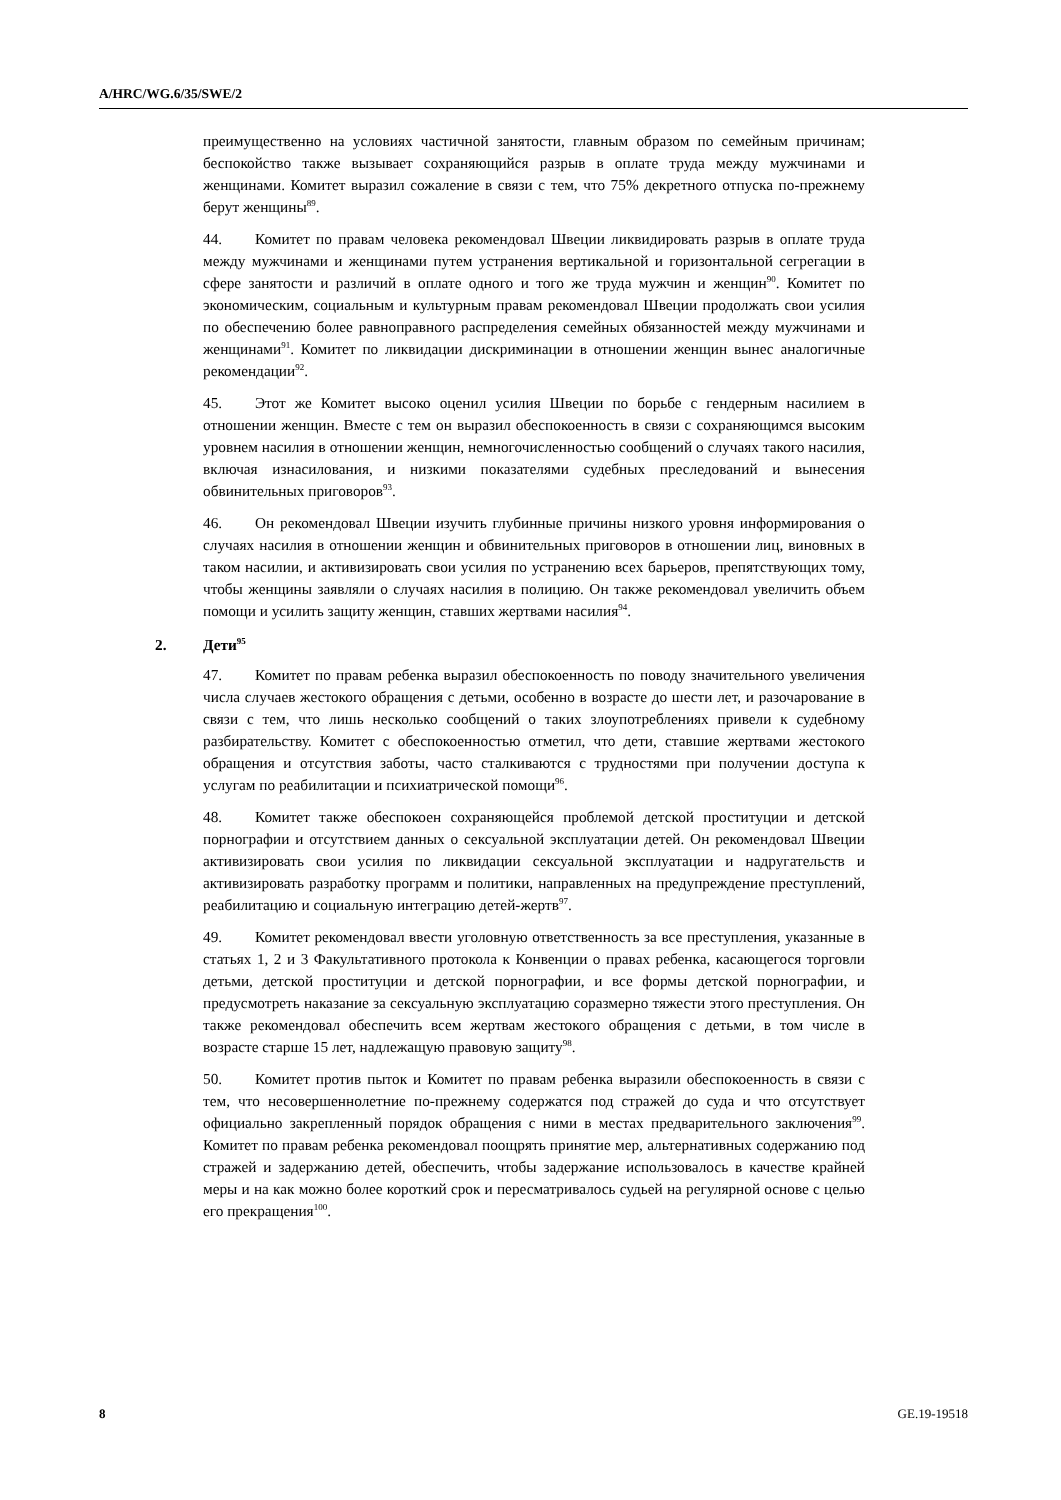A/HRC/WG.6/35/SWE/2
преимущественно на условиях частичной занятости, главным образом по семейным причинам; беспокойство также вызывает сохраняющийся разрыв в оплате труда между мужчинами и женщинами. Комитет выразил сожаление в связи с тем, что 75% декретного отпуска по-прежнему берут женщины<sup>89</sup>.
44. Комитет по правам человека рекомендовал Швеции ликвидировать разрыв в оплате труда между мужчинами и женщинами путем устранения вертикальной и горизонтальной сегрегации в сфере занятости и различий в оплате одного и того же труда мужчин и женщин<sup>90</sup>. Комитет по экономическим, социальным и культурным правам рекомендовал Швеции продолжать свои усилия по обеспечению более равноправного распределения семейных обязанностей между мужчинами и женщинами<sup>91</sup>. Комитет по ликвидации дискриминации в отношении женщин вынес аналогичные рекомендации<sup>92</sup>.
45. Этот же Комитет высоко оценил усилия Швеции по борьбе с гендерным насилием в отношении женщин. Вместе с тем он выразил обеспокоенность в связи с сохраняющимся высоким уровнем насилия в отношении женщин, немногочисленностью сообщений о случаях такого насилия, включая изнасилования, и низкими показателями судебных преследований и вынесения обвинительных приговоров<sup>93</sup>.
46. Он рекомендовал Швеции изучить глубинные причины низкого уровня информирования о случаях насилия в отношении женщин и обвинительных приговоров в отношении лиц, виновных в таком насилии, и активизировать свои усилия по устранению всех барьеров, препятствующих тому, чтобы женщины заявляли о случаях насилия в полицию. Он также рекомендовал увеличить объем помощи и усилить защиту женщин, ставших жертвами насилия<sup>94</sup>.
2. Дети<sup>95</sup>
47. Комитет по правам ребенка выразил обеспокоенность по поводу значительного увеличения числа случаев жестокого обращения с детьми, особенно в возрасте до шести лет, и разочарование в связи с тем, что лишь несколько сообщений о таких злоупотреблениях привели к судебному разбирательству. Комитет с обеспокоенностью отметил, что дети, ставшие жертвами жестокого обращения и отсутствия заботы, часто сталкиваются с трудностями при получении доступа к услугам по реабилитации и психиатрической помощи<sup>96</sup>.
48. Комитет также обеспокоен сохраняющейся проблемой детской проституции и детской порнографии и отсутствием данных о сексуальной эксплуатации детей. Он рекомендовал Швеции активизировать свои усилия по ликвидации сексуальной эксплуатации и надругательств и активизировать разработку программ и политики, направленных на предупреждение преступлений, реабилитацию и социальную интеграцию детей-жертв<sup>97</sup>.
49. Комитет рекомендовал ввести уголовную ответственность за все преступления, указанные в статьях 1, 2 и 3 Факультативного протокола к Конвенции о правах ребенка, касающегося торговли детьми, детской проституции и детской порнографии, и все формы детской порнографии, и предусмотреть наказание за сексуальную эксплуатацию соразмерно тяжести этого преступления. Он также рекомендовал обеспечить всем жертвам жестокого обращения с детьми, в том числе в возрасте старше 15 лет, надлежащую правовую защиту<sup>98</sup>.
50. Комитет против пыток и Комитет по правам ребенка выразили обеспокоенность в связи с тем, что несовершеннолетние по-прежнему содержатся под стражей до суда и что отсутствует официально закрепленный порядок обращения с ними в местах предварительного заключения<sup>99</sup>. Комитет по правам ребенка рекомендовал поощрять принятие мер, альтернативных содержанию под стражей и задержанию детей, обеспечить, чтобы задержание использовалось в качестве крайней меры и на как можно более короткий срок и пересматривалось судьей на регулярной основе с целью его прекращения<sup>100</sup>.
8 GE.19-19518